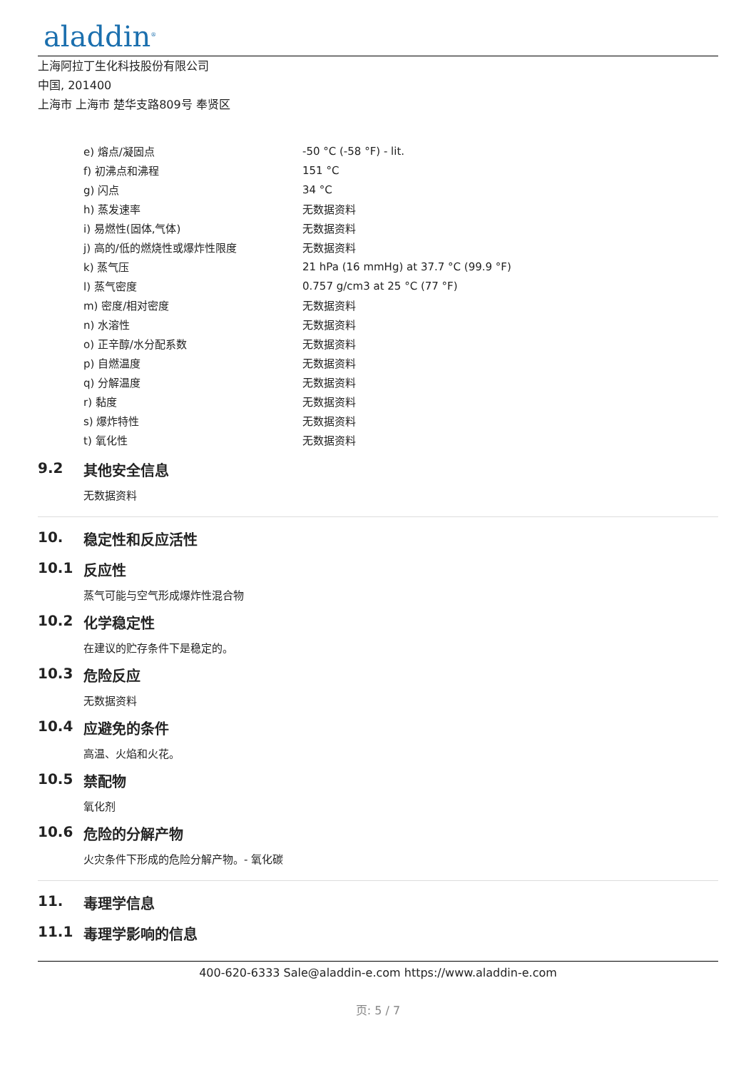aladdin<sup>®</sup>
上海阿拉丁生化科技股份有限公司
中国, 201400
上海市 上海市 楚华支路809号 奉贤区
| e) 熔点/凝固点 | -50 °C (-58 °F) - lit. |
| f) 初沸点和沸程 | 151 °C |
| g) 闪点 | 34 °C |
| h) 蒸发速率 | 无数据资料 |
| i) 易燃性(固体,气体) | 无数据资料 |
| j) 高的/低的燃烧性或爆炸性限度 | 无数据资料 |
| k) 蒸气压 | 21 hPa (16 mmHg) at 37.7 °C (99.9 °F) |
| l) 蒸气密度 | 0.757 g/cm3 at 25 °C (77 °F) |
| m) 密度/相对密度 | 无数据资料 |
| n) 水溶性 | 无数据资料 |
| o) 正辛醇/水分配系数 | 无数据资料 |
| p) 自燃温度 | 无数据资料 |
| q) 分解温度 | 无数据资料 |
| r) 黏度 | 无数据资料 |
| s) 爆炸特性 | 无数据资料 |
| t) 氧化性 | 无数据资料 |
9.2 其他安全信息
无数据资料
10. 稳定性和反应活性
10.1 反应性
蒸气可能与空气形成爆炸性混合物
10.2 化学稳定性
在建议的贮存条件下是稳定的。
10.3 危险反应
无数据资料
10.4 应避免的条件
高温、火焰和火花。
10.5 禁配物
氧化剂
10.6 危险的分解产物
火灾条件下形成的危险分解产物。- 氧化碳
11. 毒理学信息
11.1 毒理学影响的信息
400-620-6333 Sale@aladdin-e.com https://www.aladdin-e.com
页: 5 / 7